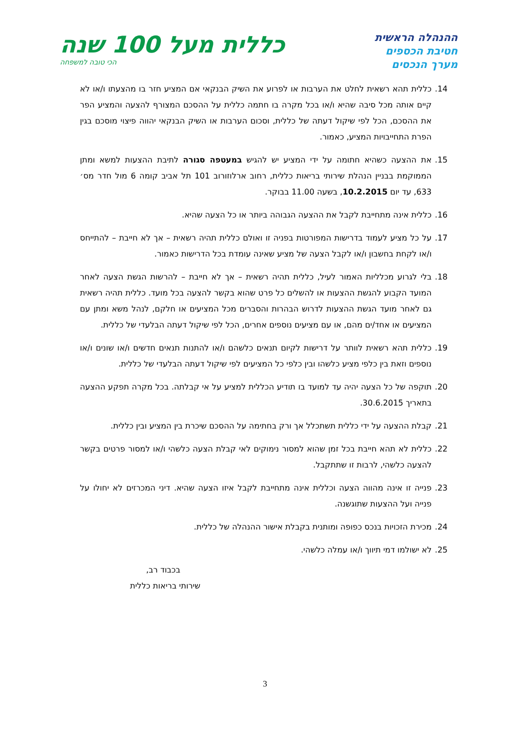ההנהלה הראשית
חטיבת הכספים
מערך הנכסים
כללית מעל 100 שנה
הכי טובה למשפחה
14. כללית תהא רשאית לחלט את הערבות או לפרוע את השיק הבנקאי אם המציע חזר בו מהצעתו ו/או לא קיים אותה מכל סיבה שהיא ו/או בכל מקרה בו חתמה כללית על ההסכם המצורף להצעה והמציע הפר את ההסכם, הכל לפי שיקול דעתה של כללית, וסכום הערבות או השיק הבנקאי יהווה פיצוי מוסכם בגין הפרת התחייבויות המציע, כאמור.
15. את ההצעה כשהיא חתומה על ידי המציע יש להגיש במעטפה סגורה לתיבת ההצעות למשא ומתן הממוקמת בבניין הנהלת שירותי בריאות כללית, רחוב ארלוזורוב 101 תל אביב קומה 6 מול חדר מס׳ 633, עד יום 10.2.2015, בשעה 11.00 בבוקר.
16. כללית אינה מתחייבת לקבל את ההצעה הגבוהה ביותר או כל הצעה שהיא.
17. על כל מציע לעמוד בדרישות המפורטות בפניה זו ואולם כללית תהיה רשאית – אך לא חייבת – להתייחס ו/או לקחת בחשבון ו/או לקבל הצעה של מציע שאינה עומדת בכל הדרישות כאמור.
18. בלי לגרוע מכלליות האמור לעיל, כללית תהיה רשאית – אך לא חייבת – להרשות הגשת הצעה לאחר המועד הקבוע להגשת ההצעות או להשלים כל פרט שהוא בקשר להצעה בכל מועד. כללית תהיה רשאית גם לאחר מועד הגשת ההצעות לדרוש הבהרות והסברים מכל המציעים או חלקם, לנהל משא ומתן עם המציעים או אחד/ים מהם, או עם מציעים נוספים אחרים, הכל לפי שיקול דעתה הבלעדי של כללית.
19. כללית תהא רשאית לוותר על דרישות לקיום תנאים כלשהם ו/או להתנות תנאים חדשים ו/או שונים ו/או נוספים וזאת בין כלפי מציע כלשהו ובין כלפי כל המציעים לפי שיקול דעתה הבלעדי של כללית.
20. תוקפה של כל הצעה יהיה עד למועד בו תודיע הכללית למציע על אי קבלתה. בכל מקרה תפקע ההצעה בתאריך 30.6.2015.
21. קבלת ההצעה על ידי כללית תשתכלל אך ורק בחתימה על ההסכם שיכרת בין המציע ובין כללית.
22. כללית לא תהא חייבת בכל זמן שהוא למסור נימוקים לאי קבלת הצעה כלשהי ו/או למסור פרטים בקשר להצעה כלשהי, לרבות זו שתתקבל.
23. פנייה זו אינה מהווה הצעה וכללית אינה מתחייבת לקבל איזו הצעה שהיא. דיני המכרזים לא יחולו על פנייה ועל ההצעות שתוגשנה.
24. מכירת הזכויות בנכס כפופה ומותנית בקבלת אישור ההנהלה של כללית.
25. לא ישולמו דמי תיווך ו/או עמלה כלשהי.
בכבוד רב,
שירותי בריאות כללית
3